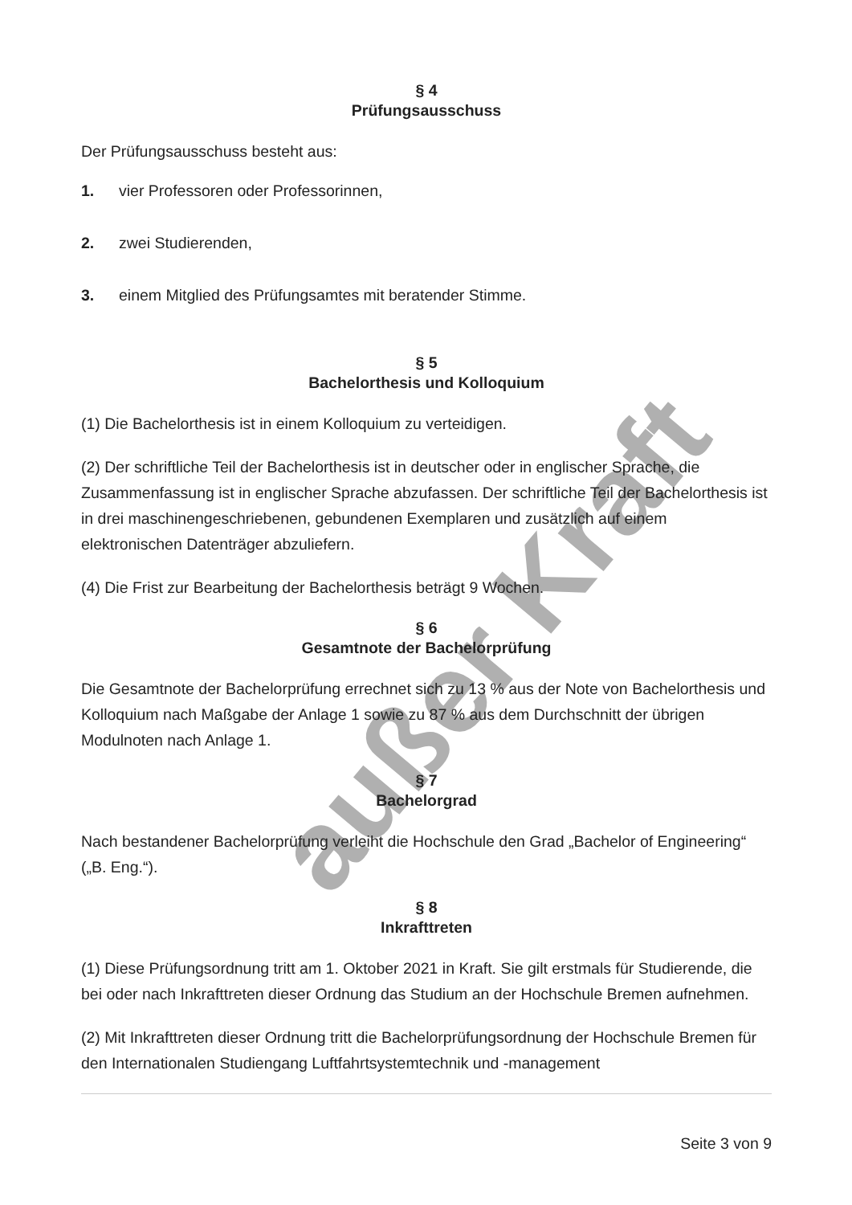außer Kraft
§ 4
Prüfungsausschuss
Der Prüfungsausschuss besteht aus:
1. vier Professoren oder Professorinnen,
2. zwei Studierenden,
3. einem Mitglied des Prüfungsamtes mit beratender Stimme.
§ 5
Bachelorthesis und Kolloquium
(1) Die Bachelorthesis ist in einem Kolloquium zu verteidigen.
(2) Der schriftliche Teil der Bachelorthesis ist in deutscher oder in englischer Sprache, die Zusammenfassung ist in englischer Sprache abzufassen. Der schriftliche Teil der Bachelorthesis ist in drei maschinengeschriebenen, gebundenen Exemplaren und zusätzlich auf einem elektronischen Datenträger abzuliefern.
(4) Die Frist zur Bearbeitung der Bachelorthesis beträgt 9 Wochen.
§ 6
Gesamtnote der Bachelorprüfung
Die Gesamtnote der Bachelorprüfung errechnet sich zu 13 % aus der Note von Bachelorthesis und Kolloquium nach Maßgabe der Anlage 1 sowie zu 87 % aus dem Durchschnitt der übrigen Modulnoten nach Anlage 1.
§ 7
Bachelorgrad
Nach bestandener Bachelorprüfung verleiht die Hochschule den Grad „Bachelor of Engineering“ („B. Eng.“).
§ 8
Inkrafttreten
(1) Diese Prüfungsordnung tritt am 1. Oktober 2021 in Kraft. Sie gilt erstmals für Studierende, die bei oder nach Inkrafttreten dieser Ordnung das Studium an der Hochschule Bremen aufnehmen.
(2) Mit Inkrafttreten dieser Ordnung tritt die Bachelorprüfungsordnung der Hochschule Bremen für den Internationalen Studiengang Luftfahrtsystemtechnik und -management
Seite 3 von 9